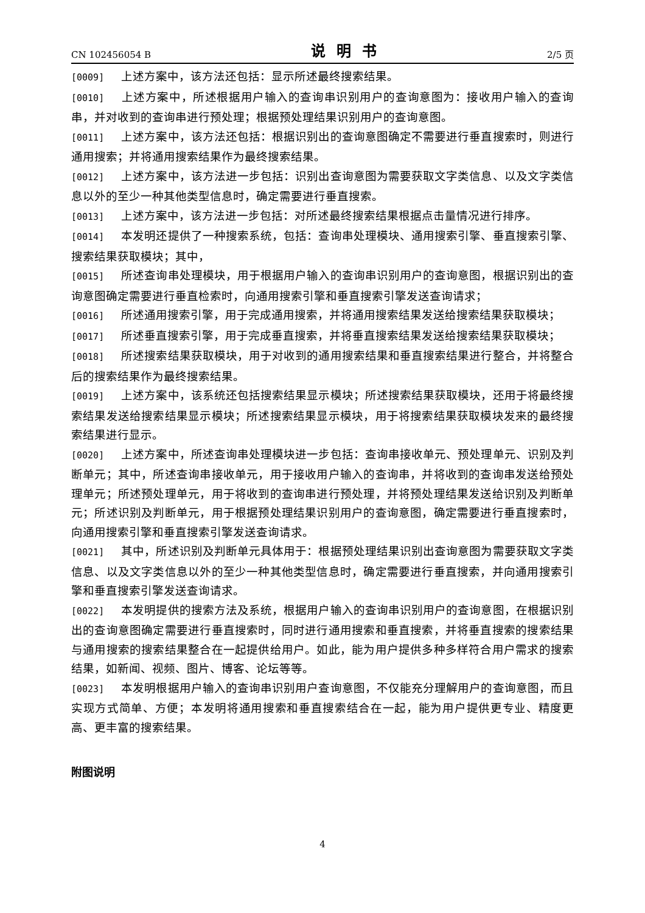CN 102456054 B 说明书 2/5 页
[0009] 上述方案中，该方法还包括：显示所述最终搜索结果。
[0010] 上述方案中，所述根据用户输入的查询串识别用户的查询意图为：接收用户输入的查询串，并对收到的查询串进行预处理；根据预处理结果识别用户的查询意图。
[0011] 上述方案中，该方法还包括：根据识别出的查询意图确定不需要进行垂直搜索时，则进行通用搜索；并将通用搜索结果作为最终搜索结果。
[0012] 上述方案中，该方法进一步包括：识别出查询意图为需要获取文字类信息、以及文字类信息以外的至少一种其他类型信息时，确定需要进行垂直搜索。
[0013] 上述方案中，该方法进一步包括：对所述最终搜索结果根据点击量情况进行排序。
[0014] 本发明还提供了一种搜索系统，包括：查询串处理模块、通用搜索引擎、垂直搜索引擎、搜索结果获取模块；其中，
[0015] 所述查询串处理模块，用于根据用户输入的查询串识别用户的查询意图，根据识别出的查询意图确定需要进行垂直检索时，向通用搜索引擎和垂直搜索引擎发送查询请求；
[0016] 所述通用搜索引擎，用于完成通用搜索，并将通用搜索结果发送给搜索结果获取模块；
[0017] 所述垂直搜索引擎，用于完成垂直搜索，并将垂直搜索结果发送给搜索结果获取模块；
[0018] 所述搜索结果获取模块，用于对收到的通用搜索结果和垂直搜索结果进行整合，并将整合后的搜索结果作为最终搜索结果。
[0019] 上述方案中，该系统还包括搜索结果显示模块；所述搜索结果获取模块，还用于将最终搜索结果发送给搜索结果显示模块；所述搜索结果显示模块，用于将搜索结果获取模块发来的最终搜索结果进行显示。
[0020] 上述方案中，所述查询串处理模块进一步包括：查询串接收单元、预处理单元、识别及判断单元；其中，所述查询串接收单元，用于接收用户输入的查询串，并将收到的查询串发送给预处理单元；所述预处理单元，用于将收到的查询串进行预处理，并将预处理结果发送给识别及判断单元；所述识别及判断单元，用于根据预处理结果识别用户的查询意图，确定需要进行垂直搜索时，向通用搜索引擎和垂直搜索引擎发送查询请求。
[0021] 其中，所述识别及判断单元具体用于：根据预处理结果识别出查询意图为需要获取文字类信息、以及文字类信息以外的至少一种其他类型信息时，确定需要进行垂直搜索，并向通用搜索引擎和垂直搜索引擎发送查询请求。
[0022] 本发明提供的搜索方法及系统，根据用户输入的查询串识别用户的查询意图，在根据识别出的查询意图确定需要进行垂直搜索时，同时进行通用搜索和垂直搜索，并将垂直搜索的搜索结果与通用搜索的搜索结果整合在一起提供给用户。如此，能为用户提供多种多样符合用户需求的搜索结果，如新闻、视频、图片、博客、论坛等等。
[0023] 本发明根据用户输入的查询串识别用户查询意图，不仅能充分理解用户的查询意图，而且实现方式简单、方便；本发明将通用搜索和垂直搜索结合在一起，能为用户提供更专业、精度更高、更丰富的搜索结果。
附图说明
4